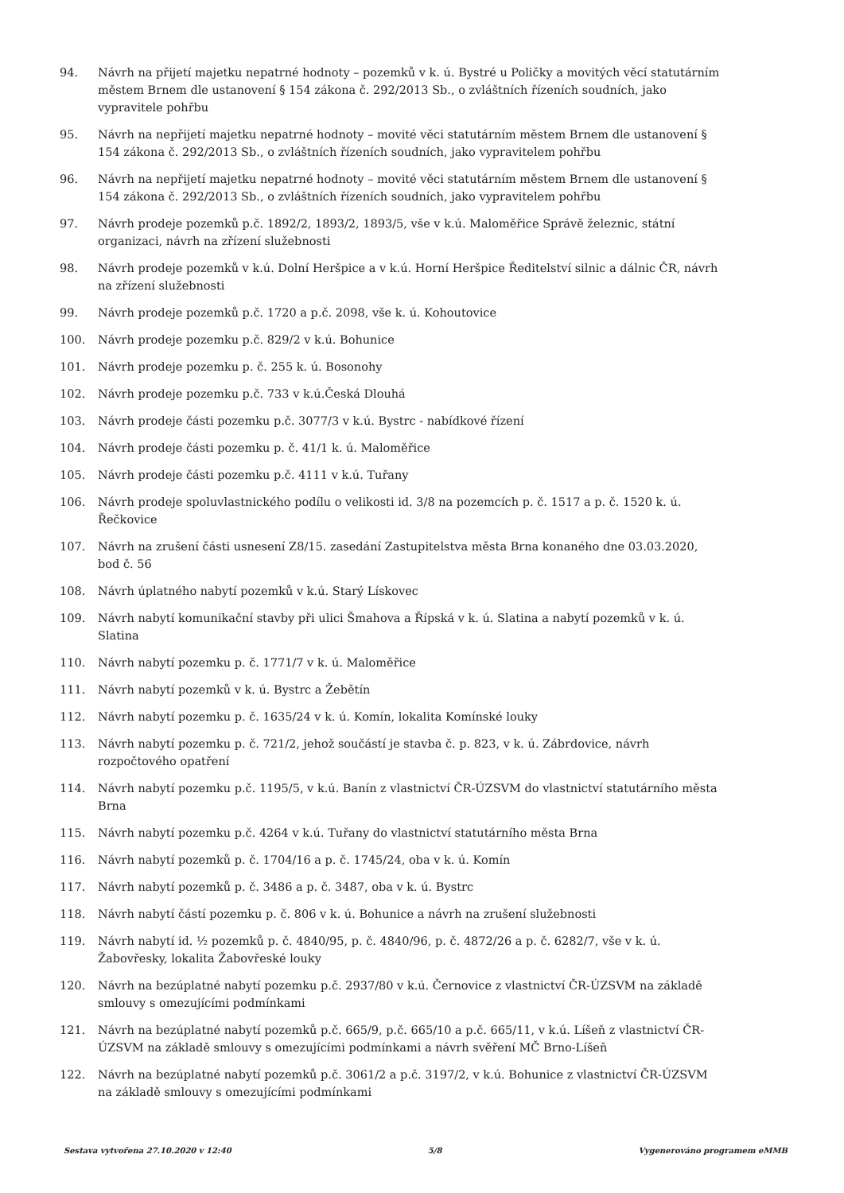94. Návrh na přijetí majetku nepatrné hodnoty – pozemků v k. ú. Bystré u Poličky a movitých věcí statutárním městem Brnem dle ustanovení § 154 zákona č. 292/2013 Sb., o zvláštních řízeních soudních, jako vypravitele pohřbu
95. Návrh na nepřijetí majetku nepatrné hodnoty – movité věci statutárním městem Brnem dle ustanovení § 154 zákona č. 292/2013 Sb., o zvláštních řízeních soudních, jako vypravitelem pohřbu
96. Návrh na nepřijetí majetku nepatrné hodnoty – movité věci statutárním městem Brnem dle ustanovení § 154 zákona č. 292/2013 Sb., o zvláštních řízeních soudních, jako vypravitelem pohřbu
97. Návrh prodeje pozemků p.č. 1892/2, 1893/2, 1893/5, vše v k.ú. Maloměřice Správě železnic, státní organizaci, návrh na zřízení služebnosti
98. Návrh prodeje pozemků v k.ú. Dolní Heršpice a v k.ú. Horní Heršpice Ředitelství silnic a dálnic ČR, návrh na zřízení služebnosti
99. Návrh prodeje pozemků p.č. 1720 a p.č. 2098, vše k. ú. Kohoutovice
100. Návrh prodeje pozemku p.č. 829/2 v k.ú. Bohunice
101. Návrh prodeje pozemku p. č. 255 k. ú. Bosonohy
102. Návrh prodeje pozemku p.č. 733 v k.ú.Česká Dlouhá
103. Návrh prodeje části pozemku p.č. 3077/3 v k.ú. Bystrc - nabídkové řízení
104. Návrh prodeje části pozemku p. č. 41/1 k. ú. Maloměřice
105. Návrh prodeje části pozemku p.č. 4111 v k.ú. Tuřany
106. Návrh prodeje spoluvlastnického podílu o velikosti id. 3/8 na pozemcích p. č. 1517 a p. č. 1520 k. ú. Řečkovice
107. Návrh na zrušení části usnesení Z8/15. zasedání Zastupitelstva města Brna konaného dne 03.03.2020, bod č. 56
108. Návrh úplatného nabytí pozemků v k.ú. Starý Lískovec
109. Návrh nabytí komunikační stavby při ulici Šmahova a Řípská v k. ú. Slatina a nabytí pozemků v k. ú. Slatina
110. Návrh nabytí pozemku p. č. 1771/7 v k. ú. Maloměřice
111. Návrh nabytí pozemků v k. ú. Bystrc a Žebětín
112. Návrh nabytí pozemku p. č. 1635/24 v k. ú. Komín, lokalita Komínské louky
113. Návrh nabytí pozemku p. č. 721/2, jehož součástí je stavba č. p. 823, v k. ú. Zábrdovice, návrh rozpočtového opatření
114. Návrh nabytí pozemku p.č. 1195/5, v k.ú. Banín z vlastnictví ČR-ÚZSVM do vlastnictví statutárního města Brna
115. Návrh nabytí pozemku p.č. 4264 v k.ú. Tuřany do vlastnictví statutárního města Brna
116. Návrh nabytí pozemků p. č. 1704/16 a p. č. 1745/24, oba v k. ú. Komín
117. Návrh nabytí pozemků p. č. 3486 a p. č. 3487, oba v k. ú. Bystrc
118. Návrh nabytí částí pozemku p. č. 806 v k. ú. Bohunice a návrh na zrušení služebnosti
119. Návrh nabytí id. ½ pozemků p. č. 4840/95, p. č. 4840/96, p. č. 4872/26 a p. č. 6282/7, vše v k. ú. Žabovřesky, lokalita Žabovřeské louky
120. Návrh na bezúplatné nabytí pozemku p.č. 2937/80 v k.ú. Černovice z vlastnictví ČR-ÚZSVM na základě smlouvy s omezujícími podmínkami
121. Návrh na bezúplatné nabytí pozemků p.č. 665/9, p.č. 665/10 a p.č. 665/11, v k.ú. Líšeň z vlastnictví ČR-ÚZSVM na základě smlouvy s omezujícími podmínkami a návrh svěření MČ Brno-Líšeň
122. Návrh na bezúplatné nabytí pozemků p.č. 3061/2 a p.č. 3197/2, v k.ú. Bohunice z vlastnictví ČR-ÚZSVM na základě smlouvy s omezujícími podmínkami
Sestava vytvořena 27.10.2020 v 12:40 5/8 Vygenerováno programem eMMB